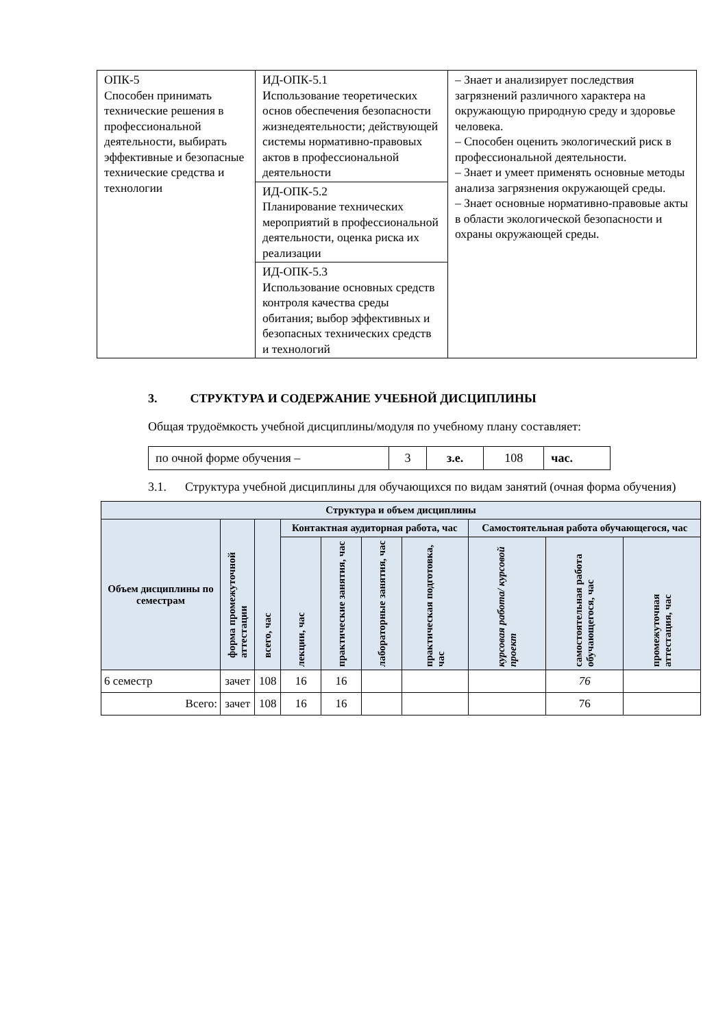| ОПК-5 Способен принимать технические решения в профессиональной деятельности, выбирать эффективные и безопасные технические средства и технологии | ИД-ОПК-5.1 Использование теоретических основ обеспечения безопасности жизнедеятельности; действующей системы нормативно-правовых актов в профессиональной деятельности | – Знает и анализирует последствия загрязнений различного характера на окружающую природную среду и здоровье человека. – Способен оценить экологический риск в профессиональной деятельности. – Знает и умеет применять основные методы анализа загрязнения окружающей среды. – Знает основные нормативно-правовые акты в области экологической безопасности и охраны окружающей среды. |
| | ИД-ОПК-5.2 Планирование технических мероприятий в профессиональной деятельности, оценка риска их реализации | |
| | ИД-ОПК-5.3 Использование основных средств контроля качества среды обитания; выбор эффективных и безопасных технических средств и технологий | |
3. СТРУКТУРА И СОДЕРЖАНИЕ УЧЕБНОЙ ДИСЦИПЛИНЫ
Общая трудоёмкость учебной дисциплины/модуля по учебному плану составляет:
| по очной форме обучения – | 3 | з.е. | 108 | час. |
3.1. Структура учебной дисциплины для обучающихся по видам занятий (очная форма обучения)
| Структура и объем дисциплины | | | | | | | | | |
| --- | --- | --- | --- | --- | --- | --- | --- | --- | --- |
| Объем дисциплины по семестрам | форма промежуточной аттестации | всего, час | Контактная аудиторная работа, час | | | | Самостоятельная работа обучающегося, час | | |
| | | | лекции, час | практические занятия, час | лабораторные занятия, час | практическая подготовка, час | курсовая работа/ курсовой проект | самостоятельная работа обучающегося, час | промежуточная аттестация, час |
| 6 семестр | зачет | 108 | 16 | 16 | | | | 76 | |
| Всего: | зачет | 108 | 16 | 16 | | | | 76 | |